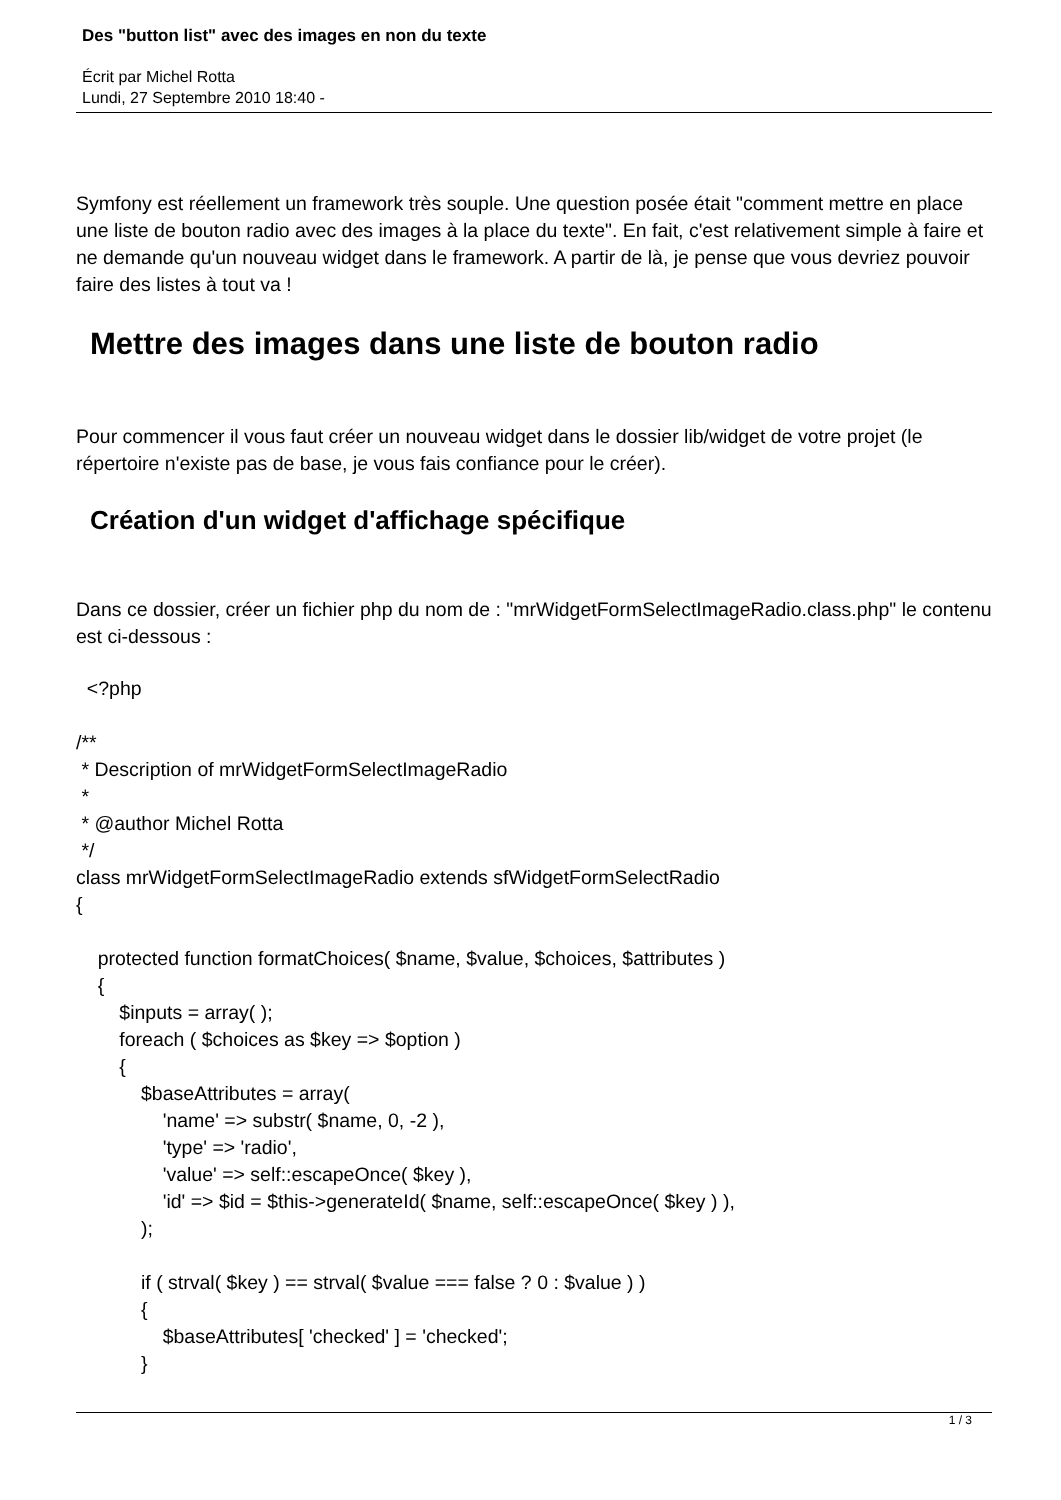Des "button list" avec des images en non du texte
Écrit par Michel Rotta
Lundi, 27 Septembre 2010 18:40 -
Symfony est réellement un framework très souple. Une question posée était "comment mettre en place une liste de bouton radio avec des images à la place du texte". En fait, c'est relativement simple à faire et ne demande qu'un nouveau widget dans le framework. A partir de là, je pense que vous devriez pouvoir faire des listes à tout va !
Mettre des images dans une liste de bouton radio
Pour commencer il vous faut créer un nouveau widget dans le dossier lib/widget de votre projet (le répertoire n'existe pas de base, je vous fais confiance pour le créer).
Création d'un widget d'affichage spécifique
Dans ce dossier, créer un fichier php du nom de : "mrWidgetFormSelectImageRadio.class.php" le contenu est ci-dessous :
  <?php

/**
 * Description of mrWidgetFormSelectImageRadio
 *
 * @author Michel Rotta
 */
class mrWidgetFormSelectImageRadio extends sfWidgetFormSelectRadio
{

    protected function formatChoices( $name, $value, $choices, $attributes )
    {
        $inputs = array( );
        foreach ( $choices as $key => $option )
        {
            $baseAttributes = array(
                'name' => substr( $name, 0, -2 ),
                'type' => 'radio',
                'value' => self::escapeOnce( $key ),
                'id' => $id = $this->generateId( $name, self::escapeOnce( $key ) ),
            );

            if ( strval( $key ) == strval( $value === false ? 0 : $value ) )
            {
                $baseAttributes[ 'checked' ] = 'checked';
            }
1 / 3